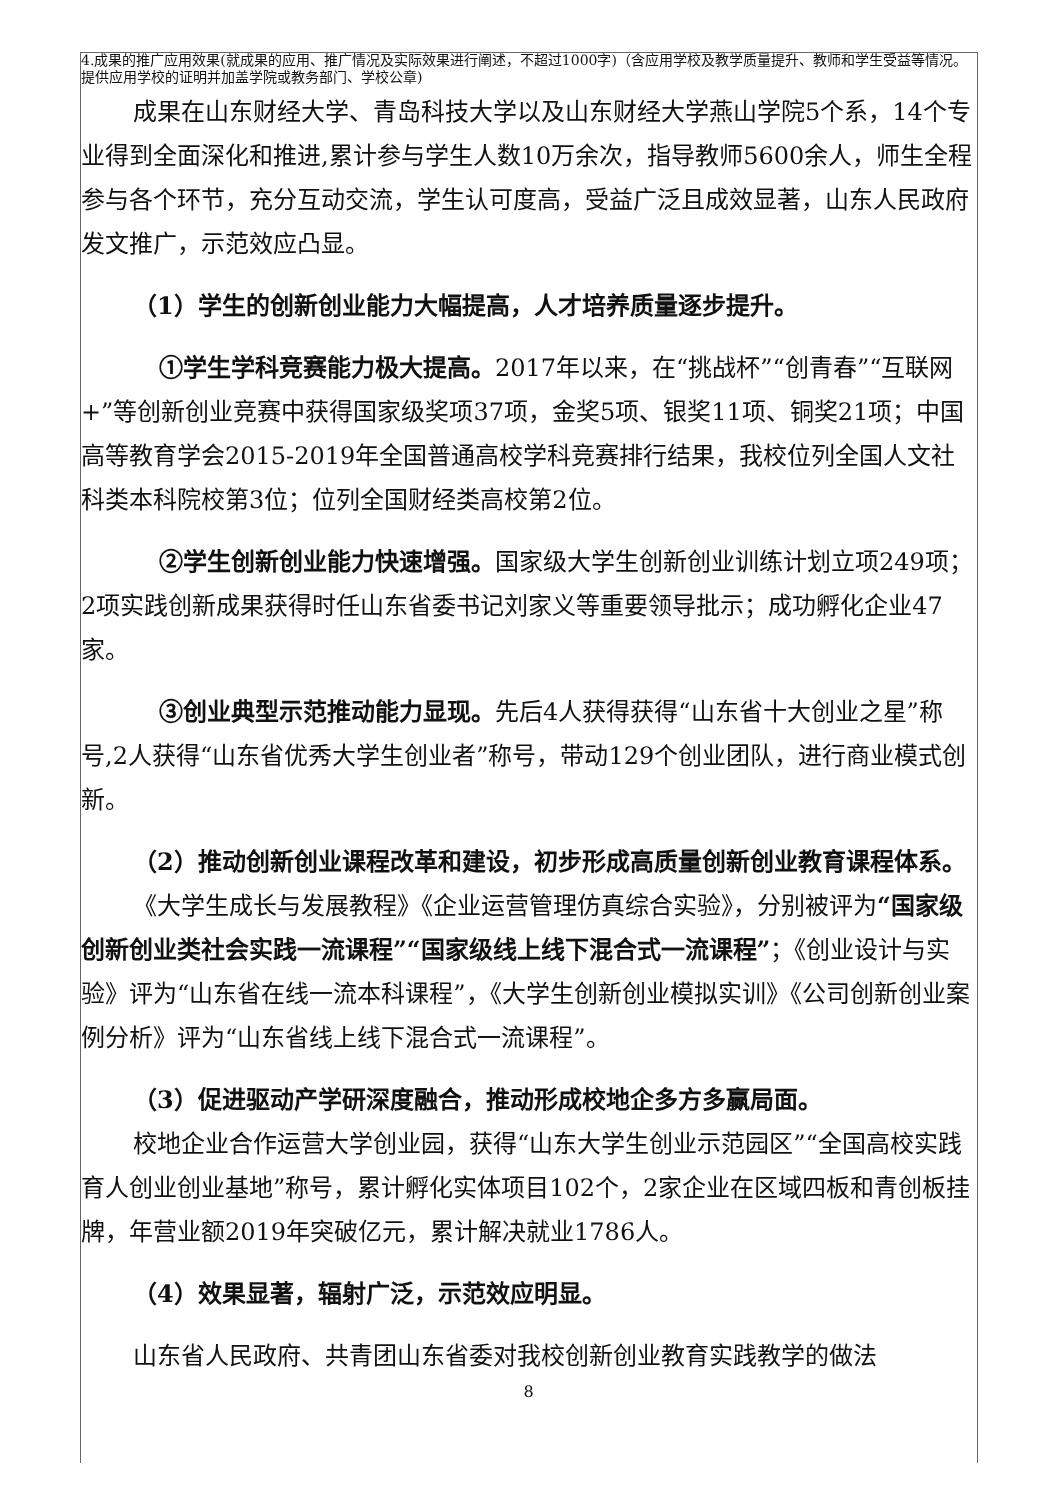4.成果的推广应用效果(就成果的应用、推广情况及实际效果进行阐述，不超过1000字)（含应用学校及教学质量提升、教师和学生受益等情况。提供应用学校的证明并加盖学院或教务部门、学校公章)
成果在山东财经大学、青岛科技大学以及山东财经大学燕山学院5个系，14个专业得到全面深化和推进,累计参与学生人数10万余次，指导教师5600余人，师生全程参与各个环节，充分互动交流，学生认可度高，受益广泛且成效显著，山东人民政府发文推广，示范效应凸显。
（1）学生的创新创业能力大幅提高，人才培养质量逐步提升。
①学生学科竞赛能力极大提高。2017年以来，在“挑战杯”“创青春”“互联网+”等创新创业竞赛中获得国家级奖项37项，金奖5项、银奖11项、铜奖21项；中国高等教育学会2015-2019年全国普通高校学科竞赛排行结果，我校位列全国人文社科类本科院校第3位；位列全国财经类高校第2位。
②学生创新创业能力快速增强。国家级大学生创新创业训练计划立项249项；2项实践创新成果获得时任山东省委书记刘家义等重要领导批示；成功孵化企业47家。
③创业典型示范推动能力显现。先后4人获得获得“山东省十大创业之星”称号,2人获得“山东省优秀大学生创业者”称号，带动129个创业团队，进行商业模式创新。
（2）推动创新创业课程改革和建设，初步形成高质量创新创业教育课程体系。
《大学生成长与发展教程》《企业运营管理仿真综合实验》，分别被评为“国家级创新创业类社会实践一流课程”“国家级线上线下混合式一流课程”；《创业设计与实验》评为“山东省在线一流本科课程”，《大学生创新创业模拟实训》《公司创新创业案例分析》评为“山东省线上线下混合式一流课程”。
（3）促进驱动产学研深度融合，推动形成校地企多方多赢局面。
校地企业合作运营大学创业园，获得“山东大学生创业示范园区”“全国高校实践育人创业创业基地”称号，累计孵化实体项目102个，2家企业在区域四板和青创板挂牌，年营业额2019年突破亿元，累计解决就业1786人。
（4）效果显著，辐射广泛，示范效应明显。
山东省人民政府、共青团山东省委对我校创新创业教育实践教学的做法
8